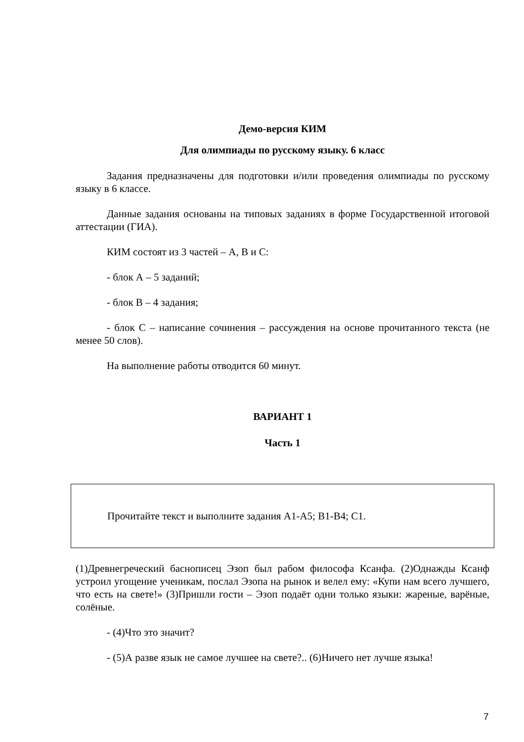Демо-версия КИМ
Для олимпиады по русскому языку. 6 класс
Задания предназначены для подготовки и/или проведения олимпиады по русскому языку в 6 классе.
Данные задания основаны на типовых заданиях в форме Государственной итоговой аттестации (ГИА).
КИМ состоят из 3 частей – А, В и С:
- блок А – 5 заданий;
- блок В – 4 задания;
- блок С – написание сочинения – рассуждения на основе прочитанного текста (не менее 50 слов).
На выполнение работы отводится 60 минут.
ВАРИАНТ 1
Часть 1
Прочитайте текст и выполните задания А1-А5; В1-В4; С1.
(1)Древнегреческий баснописец Эзоп был рабом философа Ксанфа. (2)Однажды Ксанф устроил угощение ученикам, послал Эзопа на рынок и велел ему: «Купи нам всего лучшего, что есть на свете!» (3)Пришли гости – Эзоп подаёт одни только языки: жареные, варёные, солёные.
- (4)Что это значит?
- (5)А разве язык не самое лучшее на свете?.. (6)Ничего нет лучше языка!
7